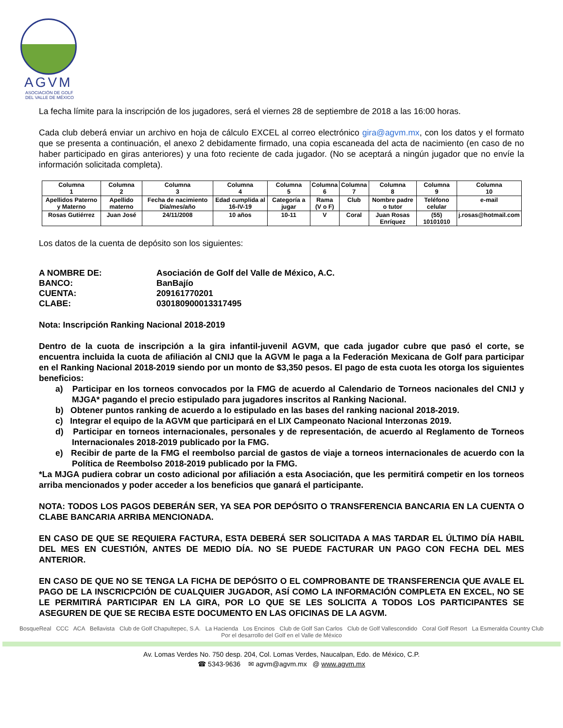AGVM
ASOCIACIÓN DE GOLF
DEL VALLE DE MÉXICO
La fecha límite para la inscripción de los jugadores, será el viernes 28 de septiembre de 2018 a las 16:00 horas.
Cada club deberá enviar un archivo en hoja de cálculo EXCEL al correo electrónico gira@agvm.mx, con los datos y el formato que se presenta a continuación, el anexo 2 debidamente firmado, una copia escaneada del acta de nacimiento (en caso de no haber participado en giras anteriores) y una foto reciente de cada jugador. (No se aceptará a ningún jugador que no envíe la información solicitada completa).
| Columna 1 | Columna 2 | Columna 3 | Columna 4 | Columna 5 | Columna 6 | Columna 7 | Columna 8 | Columna 9 | Columna 10 |
| Apellidos Paterno y Materno | Apellido materno | Fecha de nacimiento Día/mes/año | Edad cumplida al 16-IV-19 | Categoría a jugar | Rama (V o F) | Club | Nombre padre o tutor | Teléfono celular | e-mail |
| Rosas Gutiérrez | Juan José | 24/11/2008 | 10 años | 10-11 | V | Coral | Juan Rosas Enríquez | (55) 10101010 | j.rosas@hotmail.com |
Los datos de la cuenta de depósito son los siguientes:
| A NOMBRE DE: | Asociación de Golf del Valle de México, A.C. |
| BANCO: | BanBajío |
| CUENTA: | 209161770201 |
| CLABE: | 030180900013317495 |
Nota: Inscripción Ranking Nacional 2018-2019
Dentro de la cuota de inscripción a la gira infantil-juvenil AGVM, que cada jugador cubre que pasó el corte, se encuentra incluida la cuota de afiliación al CNIJ que la AGVM le paga a la Federación Mexicana de Golf para participar en el Ranking Nacional 2018-2019 siendo por un monto de $3,350 pesos. El pago de esta cuota les otorga los siguientes beneficios:
a) Participar en los torneos convocados por la FMG de acuerdo al Calendario de Torneos nacionales del CNIJ y MJGA* pagando el precio estipulado para jugadores inscritos al Ranking Nacional.
b) Obtener puntos ranking de acuerdo a lo estipulado en las bases del ranking nacional 2018-2019.
c) Integrar el equipo de la AGVM que participará en el LIX Campeonato Nacional Interzonas 2019.
d) Participar en torneos internacionales, personales y de representación, de acuerdo al Reglamento de Torneos Internacionales 2018-2019 publicado por la FMG.
e) Recibir de parte de la FMG el reembolso parcial de gastos de viaje a torneos internacionales de acuerdo con la Política de Reembolso 2018-2019 publicado por la FMG.
*La MJGA pudiera cobrar un costo adicional por afiliación a esta Asociación, que les permitirá competir en los torneos arriba mencionados y poder acceder a los beneficios que ganará el participante.
NOTA: TODOS LOS PAGOS DEBERÁN SER, YA SEA POR DEPÓSITO O TRANSFERENCIA BANCARIA EN LA CUENTA O CLABE BANCARIA ARRIBA MENCIONADA.
EN CASO DE QUE SE REQUIERA FACTURA, ESTA DEBERÁ SER SOLICITADA A MAS TARDAR EL ÚLTIMO DÍA HABIL DEL MES EN CUESTIÓN, ANTES DE MEDIO DÍA. NO SE PUEDE FACTURAR UN PAGO CON FECHA DEL MES ANTERIOR.
EN CASO DE QUE NO SE TENGA LA FICHA DE DEPÓSITO O EL COMPROBANTE DE TRANSFERENCIA QUE AVALE EL PAGO DE LA INSCRICPCIÓN DE CUALQUIER JUGADOR, ASÍ COMO LA INFORMACIÓN COMPLETA EN EXCEL, NO SE LE PERMITIRÁ PARTICIPAR EN LA GIRA, POR LO QUE SE LES SOLICITA A TODOS LOS PARTICIPANTES SE ASEGUREN DE QUE SE RECIBA ESTE DOCUMENTO EN LAS OFICINAS DE LA AGVM.
BosqueReal CCC ACA Bellavista Club de Golf Chapultepec, S.A. La Hacienda Los Encinos Club de Golf San Carlos Club de Golf Vallescondido Coral Golf Resort La Esmeralda Country Club
Por el desarrollo del Golf en el Valle de México
Av. Lomas Verdes No. 750 desp. 204, Col. Lomas Verdes, Naucalpan, Edo. de México, C.P.
☎ 5343-9636 ✉ agvm@agvm.mx @ www.agvm.mx